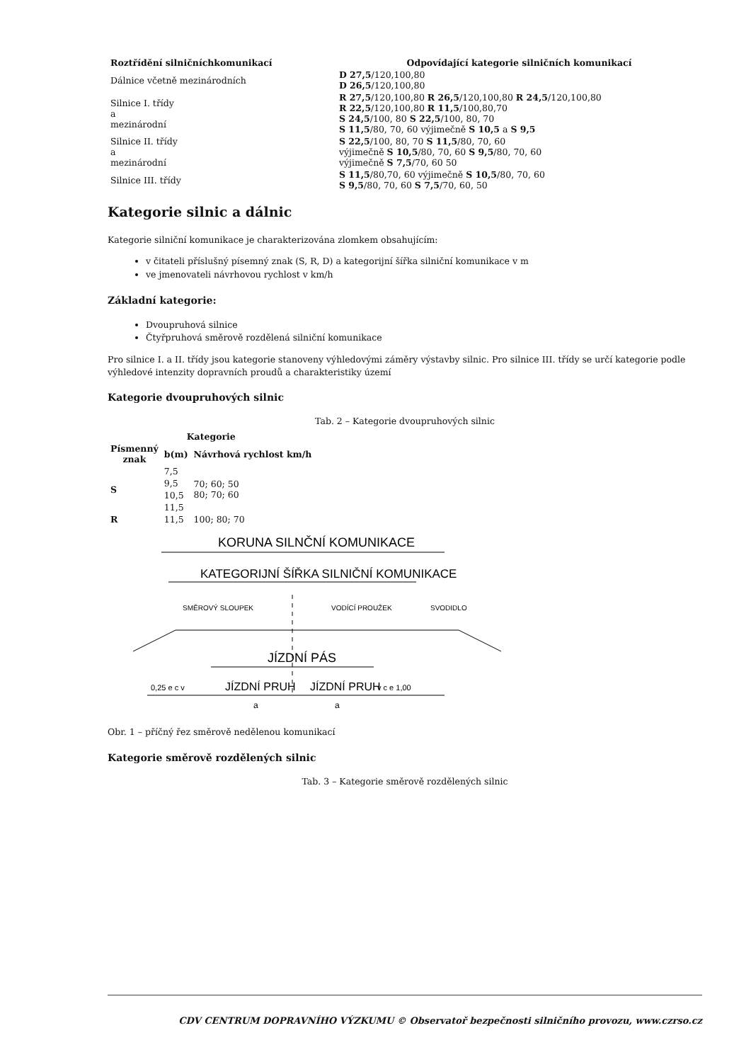| Roztřídění silničníchkomunikací | Odpovídající kategorie silničních komunikací |
| --- | --- |
| Dálnice včetně mezinárodních | D 27,5 /120,100,80 D 26,5 /120,100,80 |
| Silnice I. třídy a mezinárodní | R 27,5 /120,100,80 R 26,5 /120,100,80 R 24,5 /120,100,80 R 22,5 /120,100,80 R 11,5 /100,80,70 S 24,5 /100, 80 S 22,5 /100, 80, 70 S 11,5 /80, 70, 60 výjimečně S 10,5 a S 9,5 |
| Silnice II. třídy a mezinárodní | S 22,5 /100, 80, 70 S 11,5 /80, 70, 60 výjimečně S 10,5 /80, 70, 60 S 9,5 /80, 70, 60 výjimečně S 7,5 /70, 60 50 |
| Silnice III. třídy | S 11,5 /80,70, 60 výjimečně S 10,5 /80, 70, 60 S 9,5 /80, 70, 60 S 7,5 /70, 60, 50 |
Kategorie silnic a dálnic
Kategorie silniční komunikace je charakterizována zlomkem obsahujícím:
v čitateli příslušný písemný znak (S, R, D) a kategorijní šířka silniční komunikace v m
ve jmenovateli návrhovou rychlost v km/h
Základní kategorie:
Dvoupruhová silnice
Čtyřpruhová směrově rozdělená silniční komunikace
Pro silnice I. a II. třídy jsou kategorie stanoveny výhledovými záměry výstavby silnic. Pro silnice III. třídy se určí kategorie podle výhledové intenzity dopravních proudů a charakteristiky území
Kategorie dvoupruhových silnic
Tab. 2 – Kategorie dvoupruhových silnic
| Kategorie | | |
| --- | --- | --- |
| Písmenný znak | b(m) | Návrhová rychlost km/h |
| S | 7,5 | 70; 60; 50 80; 70; 60 |
| | 9,5 | |
| | 10,5 | |
| | 11,5 | |
| R | 11,5 | 100; 80; 70 |
KORUNA SILNČNÍ KOMUNIKACE
KATEGORIJNÍ ŠÍŘKA SILNIČNÍ KOMUNIKACE
SMĚROVÝ SLOUPEK
VODÍCÍ PROUŽEK
SVODIDLO
JÍZDNÍ PÁS
0,25 e c v
JÍZDNÍ PRUH
JÍZDNÍ PRUH
v c e 1,00
a
a
Obr. 1 – příčný řez směrově nedělenou komunikací
Kategorie směrově rozdělených silnic
Tab. 3 – Kategorie směrově rozdělených silnic
CDV CENTRUM DOPRAVNÍHO VÝZKUMU © Observatoř bezpečnosti silničního provozu, www.czrso.cz